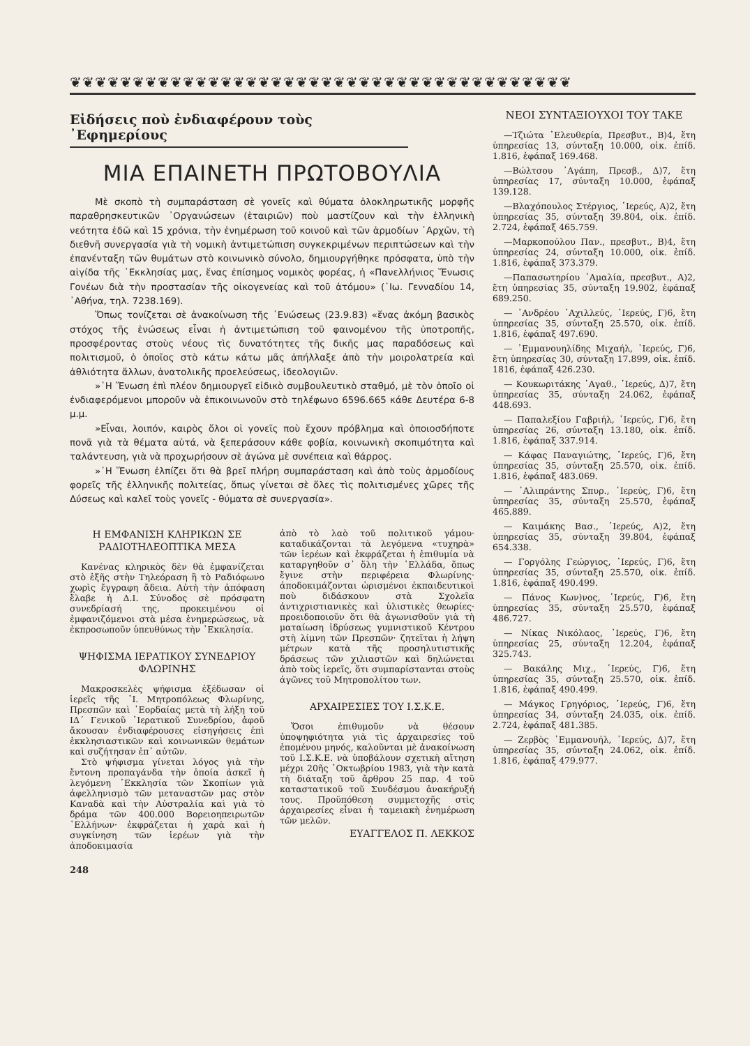❦❦❦❦❦❦❦❦❦❦❦❦❦❦❦❦❦❦❦❦❦❦❦❦❦❦❦❦❦❦❦❦❦❦❦❦❦❦❦❦
Εἰδήσεις ποὺ ἐνδιαφέρουν τοὺς ᾿Εφημερίους
ΜΙΑ ΕΠΑΙΝΕΤΗ ΠΡΩΤΟΒΟΥΛΙΑ
Μὲ σκοπὸ τὴ συμπαράσταση σὲ γονεῖς καὶ θύματα ὁλοκληρωτικῆς μορφῆς παραθρησκευτικῶν ᾿Οργανώσεων (ἑταιριῶν) ποὺ μαστίζουν καὶ τὴν ἑλληνικὴ νεότητα ἐδῶ καὶ 15 χρόνια, τὴν ἐνημέρωση τοῦ κοινοῦ καὶ τῶν ἁρμοδίων ᾿Αρχῶν, τὴ διεθνῆ συνεργασία γιὰ τὴ νομικὴ ἀντιμετώπιση συγκεκριμένων περιπτώσεων καὶ τὴν ἐπανένταξη τῶν θυμάτων στὸ κοινωνικὸ σύνολο, δημιουργήθηκε πρόσφατα, ὑπὸ τὴν αἰγίδα τῆς ᾿Εκκλησίας μας, ἕνας ἐπίσημος νομικὸς φορέας, ἡ «Πανελλήνιος Ἕνωσις Γονέων διὰ τὴν προστασίαν τῆς οἰκογενείας καὶ τοῦ ἀτόμου» (᾿Ιω. Γενναδίου 14, ᾿Αθήνα, τηλ. 7238.169).
Ὅπως τονίζεται σὲ ἀνακοίνωση τῆς ῾Ενώσεως (23.9.83) «ἕνας ἀκόμη βασικὸς στόχος τῆς ἑνώσεως εἶναι ἡ ἀντιμετώπιση τοῦ φαινομένου τῆς ὑποτροπῆς, προσφέροντας στοὺς νέους τὶς δυνατότητες τῆς δικῆς μας παραδόσεως καὶ πολιτισμοῦ, ὁ ὁποῖος στὸ κάτω κάτω μᾶς ἀπήλλαξε ἀπὸ τὴν μοιρολατρεία καὶ ἀθλιότητα ἄλλων, ἀνατολικῆς προελεύσεως, ἰδεολογιῶν.
»῾Η Ἕνωση ἐπὶ πλέον δημιουργεῖ εἰδικὸ συμβουλευτικὸ σταθμό, μὲ τὸν ὁποῖο οἱ ἐνδιαφερόμενοι μποροῦν νὰ ἐπικοινωνοῦν στὸ τηλέφωνο 6596.665 κάθε Δευτέρα 6-8 μ.μ.
»Εἶναι, λοιπόν, καιρὸς ὅλοι οἱ γονεῖς ποὺ ἔχουν πρόβλημα καὶ ὁποιοσδήποτε πονᾶ γιὰ τὰ θέματα αὐτά, νὰ ξεπεράσουν κάθε φοβία, κοινωνικὴ σκοπιμότητα καὶ ταλάντευση, γιὰ νὰ προχωρήσουν σὲ ἀγώνα μὲ συνέπεια καὶ θάρρος.
»῾Η Ἕνωση ἐλπίζει ὅτι θὰ βρεῖ πλήρη συμπαράσταση καὶ ἀπὸ τοὺς ἁρμοδίους φορεῖς τῆς ἑλληνικῆς πολιτείας, ὅπως γίνεται σὲ ὅλες τὶς πολιτισμένες χῶρες τῆς Δύσεως καὶ καλεῖ τοὺς γονεῖς - θύματα σὲ συνεργασία».
Η ΕΜΦΑΝΙΣΗ ΚΛΗΡΙΚΩΝ ΣΕ ΡΑΔΙΟΤΗΛΕΟΠΤΙΚΑ ΜΕΣΑ
Κανένας κληρικὸς δὲν θὰ ἐμφανίζεται στὸ ἑξῆς στὴν Τηλεόραση ἢ τὸ Ραδιόφωνο χωρὶς ἔγγραφη ἄδεια. Αὐτὴ τὴν ἀπόφαση ἔλαβε ἡ Δ.Ι. Σύνοδος σὲ πρόσφατη συνεδρίασή της, προκειμένου οἱ ἐμφανιζόμενοι στὰ μέσα ἐνημερώσεως, νὰ ἐκπροσωποῦν ὑπευθύνως τὴν ᾿Εκκλησία.
ΨΗΦΙΣΜΑ ΙΕΡΑΤΙΚΟΥ ΣΥΝΕΔΡΙΟΥ ΦΛΩΡΙΝΗΣ
Μακροσκελὲς ψήφισμα ἐξέδωσαν οἱ ἱερεῖς τῆς ῾Ι. Μητροπόλεως Φλωρίνης, Πρεσπῶν καὶ ᾿Εορδαίας μετὰ τὴ λήξη τοῦ ΙΔ΄ Γενικοῦ ῾Ιερατικοῦ Συνεδρίου, ἀφοῦ ἄκουσαν ἐνδιαφέρουσες εἰσηγήσεις ἐπὶ ἐκκλησιαστικῶν καὶ κοινωνικῶν θεμάτων καὶ συζήτησαν ἐπ᾿ αὐτῶν.
Στὸ ψήφισμα γίνεται λόγος γιὰ τὴν ἔντονη προπαγάνδα τὴν ὁποία ἀσκεῖ ἡ λεγόμενη ᾿Εκκλησία τῶν Σκοπίων γιὰ ἀφελληνισμὸ τῶν μεταναστῶν μας στὸν Καναδὰ καὶ τὴν Αὐστραλία καὶ γιὰ τὸ δράμα τῶν 400.000 Βορειοηπειρωτῶν ῾Ελλήνων· ἐκφράζεται ἡ χαρὰ καὶ ἡ συγκίνηση τῶν ἱερέων γιὰ τὴν ἀποδοκιμασία
ἀπὸ τὸ λαὸ τοῦ πολιτικοῦ γάμου· καταδικάζονται τὰ λεγόμενα «τυχηρὰ» τῶν ἱερέων καὶ ἐκφράζεται ἡ ἐπιθυμία νὰ καταργηθοῦν σ᾿ ὅλη τὴν ῾Ελλάδα, ὅπως ἔγινε στὴν περιφέρεια Φλωρίνης· ἀποδοκιμάζονται ὡρισμένοι ἐκπαιδευτικοὶ ποὺ διδάσκουν στὰ Σχολεῖα ἀντιχριστιανικὲς καὶ ὑλιστικὲς θεωρίες· προειδοποιοῦν ὅτι θὰ ἀγωνισθοῦν γιὰ τὴ ματαίωση ἱδρύσεως γυμνιστικοῦ Κέντρου στὴ λίμνη τῶν Πρεσπῶν· ζητεῖται ἡ λήψη μέτρων κατὰ τῆς προσηλυτιστικῆς δράσεως τῶν χιλιαστῶν καὶ δηλώνεται ἀπὸ τοὺς ἱερεῖς, ὅτι συμπαρίστανται στοὺς ἀγῶνες τοῦ Μητροπολίτου των.
ΑΡΧΑΙΡΕΣΙΕΣ ΤΟΥ Ι.Σ.Κ.Ε.
Ὅσοι ἐπιθυμοῦν νὰ θέσουν ὑποψηφιότητα γιὰ τὶς ἀρχαιρεσίες τοῦ ἐπομένου μηνός, καλοῦνται μὲ ἀνακοίνωση τοῦ Ι.Σ.Κ.Ε. νὰ ὑποβάλουν σχετικὴ αἴτηση μέχρι 20ῆς ᾿Οκτωβρίου 1983, γιὰ τὴν κατὰ τὴ διάταξη τοῦ ἄρθρου 25 παρ. 4 τοῦ καταστατικοῦ τοῦ Συνδέσμου ἀνακήρυξή τους. Προϋπόθεση συμμετοχῆς στὶς ἀρχαιρεσίες εἶναι ἡ ταμειακὴ ἐνημέρωση τῶν μελῶν.
ΕΥΑΓΓΕΛΟΣ Π. ΛΕΚΚΟΣ
248
ΝΕΟΙ ΣΥΝΤΑΞΙΟΥΧΟΙ ΤΟΥ ΤΑΚΕ
—Τζιώτα ᾿Ελευθερία, Πρεσβυτ., Β)4, ἔτη ὑπηρεσίας 13, σύνταξη 10.000, οἰκ. ἐπίδ. 1.816, ἐφάπαξ 169.468.
—Βώλτσου ᾿Αγάπη, Πρεσβ., Δ)7, ἔτη ὑπηρεσίας 17, σύνταξη 10.000, ἐφάπαξ 139.128.
—Βλαχόπουλος Στέργιος, ῾Ιερεύς, Α)2, ἔτη ὑπηρεσίας 35, σύνταξη 39.804, οἰκ. ἐπίδ. 2.724, ἐφάπαξ 465.759.
—Μαρκοπούλου Παν., πρεσβυτ., Β)4, ἔτη ὑπηρεσίας 24, σύνταξη 10.000, οἰκ. ἐπίδ. 1.816, ἐφάπαξ 373.379.
—Παπασωτηρίου ᾿Αμαλία, πρεσβυτ., Α)2, ἔτη ὑπηρεσίας 35, σύνταξη 19.902, ἐφάπαξ 689.250.
— ᾿Ανδρέου ᾿Αχιλλεύς, ῾Ιερεύς, Γ)6, ἔτη ὑπηρεσίας 35, σύνταξη 25.570, οἰκ. ἐπίδ. 1.816, ἐφάπαξ 497.690.
— ᾿Εμμανουηλίδης Μιχαήλ, ῾Ιερεύς, Γ)6, ἔτη ὑπηρεσίας 30, σύνταξη 17.899, οἰκ. ἐπίδ. 1816, ἐφάπαξ 426.230.
— Κουκωριτάκης ᾿Αγαθ., ῾Ιερεύς, Δ)7, ἔτη ὑπηρεσίας 35, σύνταξη 24.062, ἐφάπαξ 448.693.
— Παπαλεξίου Γαβριήλ, ῾Ιερεύς, Γ)6, ἔτη ὑπηρεσίας 26, σύνταξη 13.180, οἰκ. ἐπίδ. 1.816, ἐφάπαξ 337.914.
— Κάφας Παναγιώτης, ῾Ιερεύς, Γ)6, ἔτη ὑπηρεσίας 35, σύνταξη 25.570, οἰκ. ἐπίδ. 1.816, ἐφάπαξ 483.069.
— ᾿Αλιπράντης Σπυρ., ῾Ιερεύς, Γ)6, ἔτη ὑπηρεσίας 35, σύνταξη 25.570, ἐφάπαξ 465.889.
— Καιμάκης Βασ., ῾Ιερεύς, Α)2, ἔτη ὑπηρεσίας 35, σύνταξη 39.804, ἐφάπαξ 654.338.
— Γοργόλης Γεώργιος, ῾Ιερεύς, Γ)6, ἔτη ὑπηρεσίας 35, σύνταξη 25.570, οἰκ. ἐπίδ. 1.816, ἐφάπαξ 490.499.
— Πάνος Κων)νος, ῾Ιερεύς, Γ)6, ἔτη ὑπηρεσίας 35, σύνταξη 25.570, ἐφάπαξ 486.727.
— Νίκας Νικόλαος, ῾Ιερεύς, Γ)6, ἔτη ὑπηρεσίας 25, σύνταξη 12.204, ἐφάπαξ 325.743.
— Βακάλης Μιχ., ῾Ιερεύς, Γ)6, ἔτη ὑπηρεσίας 35, σύνταξη 25.570, οἰκ. ἐπίδ. 1.816, ἐφάπαξ 490.499.
— Μάγκος Γρηγόριος, ῾Ιερεύς, Γ)6, ἔτη ὑπηρεσίας 34, σύνταξη 24.035, οἰκ. ἐπίδ. 2.724, ἐφάπαξ 481.385.
— Ζερβὸς ᾿Εμμανουήλ, ῾Ιερεύς, Δ)7, ἔτη ὑπηρεσίας 35, σύνταξη 24.062, οἰκ. ἐπίδ. 1.816, ἐφάπαξ 479.977.